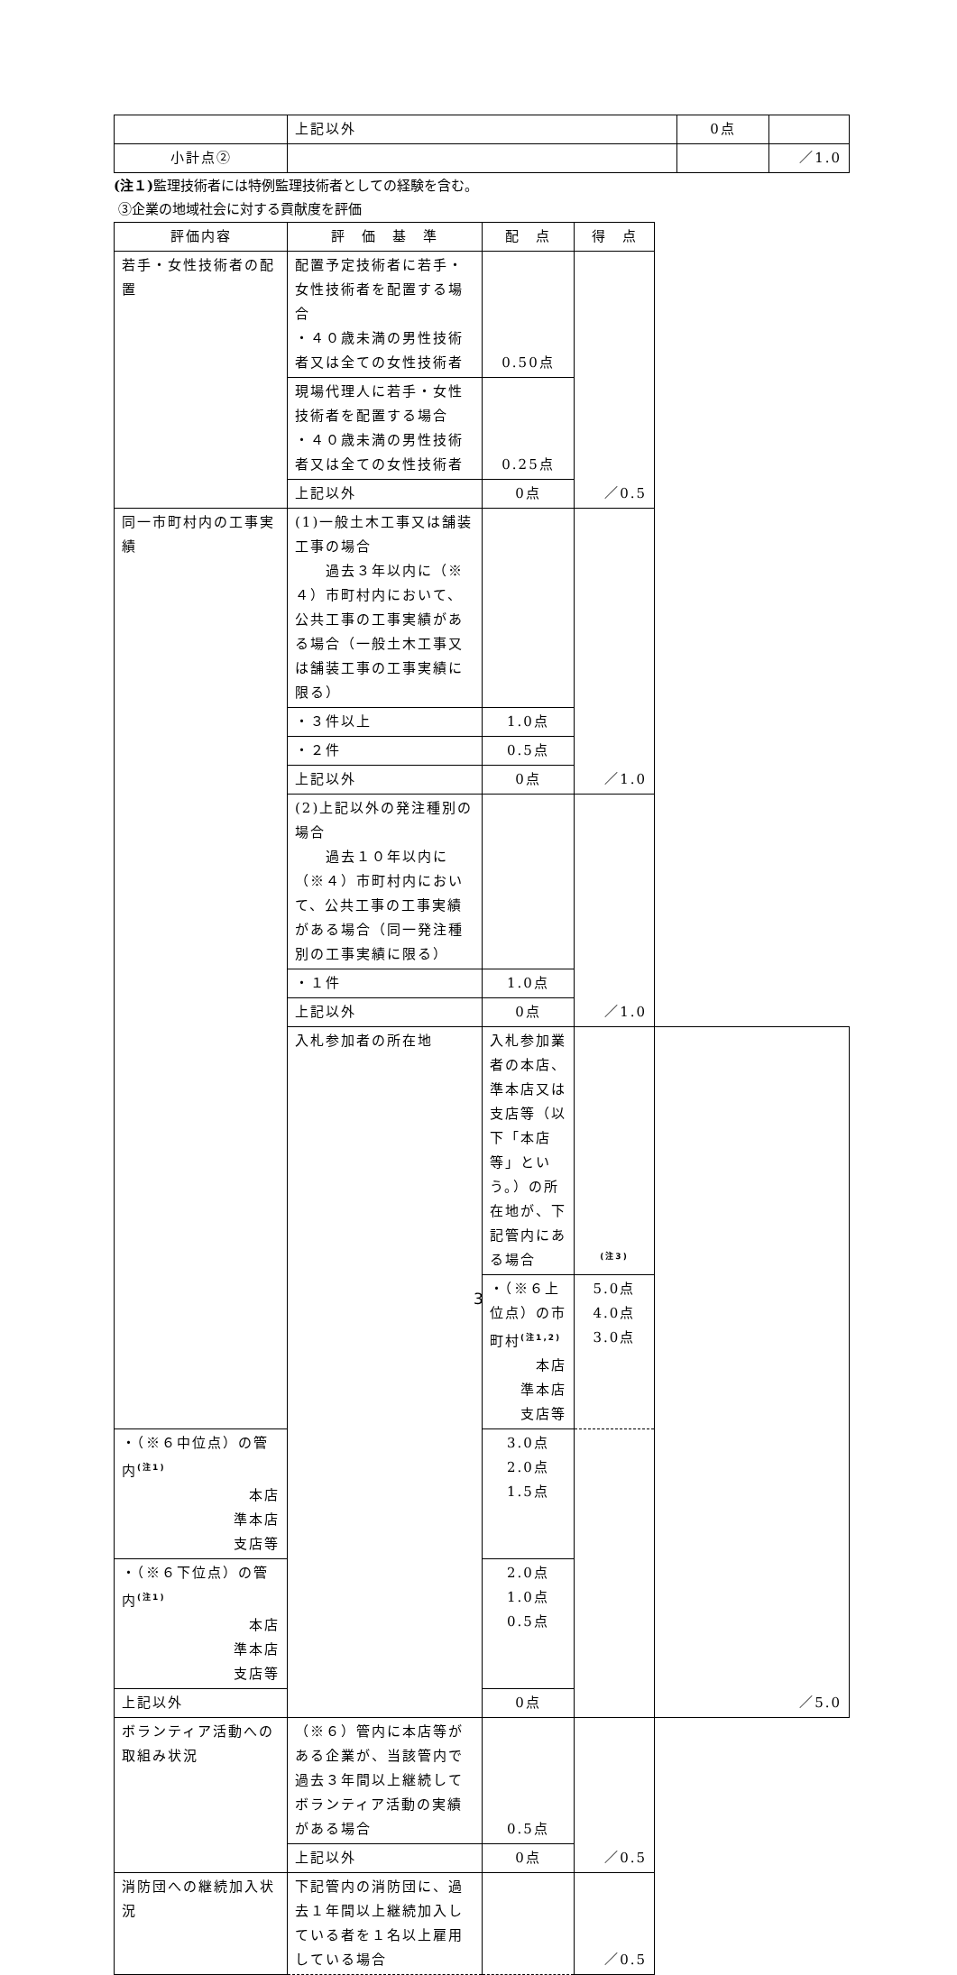| | 上記以外 | 0点 | |
| 小計点② | | | ／1.0 |
(注１) 監理技術者には特例監理技術者としての経験を含む。
③企業の地域社会に対する貢献度を評価
| 評価内容 | 評 価 基 準 | 配 点 | 得 点 | |
| --- | --- | --- | --- | --- |
| 若手・女性技術者の配置 | 配置予定技術者に若手・女性技術者を配置する場合 ・４０歳未満の男性技術者又は全ての女性技術者 | 0.50点 | ／0.5 | |
| | 現場代理人に若手・女性技術者を配置する場合 ・４０歳未満の男性技術者又は全ての女性技術者 | 0.25点 | | |
| | 上記以外 | 0点 | | |
| 同一市町村内の工事実績 | (1)一般土木工事又は舗装工事の場合 過去３年以内に（※４）市町村内において、公共工事の工事実績がある場合（一般土木工事又は舗装工事の工事実績に限る） | | ／1.0 | |
| | ・３件以上 | 1.0点 | | |
| | ・２件 | 0.5点 | | |
| | 上記以外 | 0点 | | |
| | (2)上記以外の発注種別の場合 過去１０年以内に（※４）市町村内において、公共工事の工事実績がある場合（同一発注種別の工事実績に限る） | | ／1.0 | |
| | ・１件 | 1.0点 | | |
| | 上記以外 | 0点 | | |
| | 入札参加者の所在地 | 入札参加業者の本店、準本店又は支店等（以下「本店等」という。）の所在地が、下記管内にある場合 | <sup>(注3)</sup> | ／5.0 |
| | | ・（※６上位点）の市町村<sup>(注1,2)</sup> 本店 準本店 支店等 | 5.0点 4.0点 3.0点 | |
| ・（※６中位点）の管内<sup>(注1)</sup> 本店 準本店 支店等 | | 3.0点 2.0点 1.5点 | | |
| ・（※６下位点）の管内<sup>(注1)</sup> 本店 準本店 支店等 | | 2.0点 1.0点 0.5点 | | |
| 上記以外 | | 0点 | | |
| ボランティア活動への取組み状況 | （※６）管内に本店等がある企業が、当該管内で過去３年間以上継続してボランティア活動の実績がある場合 | 0.5点 | ／0.5 | |
| | 上記以外 | 0点 | | |
| 消防団への継続加入状況 | 下記管内の消防団に、過去１年間以上継続加入している者を１名以上雇用している場合 | | ／0.5 | |
3